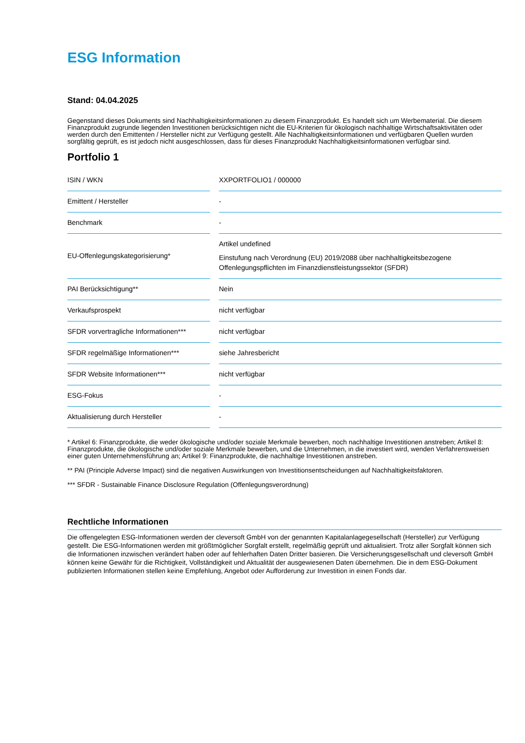ESG Information
Stand: 04.04.2025
Gegenstand dieses Dokuments sind Nachhaltigkeitsinformationen zu diesem Finanzprodukt. Es handelt sich um Werbematerial. Die diesem Finanzprodukt zugrunde liegenden Investitionen berücksichtigen nicht die EU-Kriterien für ökologisch nachhaltige Wirtschaftsaktivitäten oder werden durch den Emittenten / Hersteller nicht zur Verfügung gestellt. Alle Nachhaltigkeitsinformationen und verfügbaren Quellen wurden sorgfältig geprüft, es ist jedoch nicht ausgeschlossen, dass für dieses Finanzprodukt Nachhaltigkeitsinformationen verfügbar sind.
Portfolio 1
| ISIN / WKN | XXPORTFOLIO1 / 000000 |
| Emittent / Hersteller | - |
| Benchmark | - |
| EU-Offenlegungskategorisierung* | Artikel undefined Einstufung nach Verordnung (EU) 2019/2088 über nachhaltigkeitsbezogene Offenlegungspflichten im Finanzdienstleistungssektor (SFDR) |
| PAI Berücksichtigung** | Nein |
| Verkaufsprospekt | nicht verfügbar |
| SFDR vorvertragliche Informationen*** | nicht verfügbar |
| SFDR regelmäßige Informationen*** | siehe Jahresbericht |
| SFDR Website Informationen*** | nicht verfügbar |
| ESG-Fokus | - |
| Aktualisierung durch Hersteller | - |
* Artikel 6: Finanzprodukte, die weder ökologische und/oder soziale Merkmale bewerben, noch nachhaltige Investitionen anstreben; Artikel 8: Finanzprodukte, die ökologische und/oder soziale Merkmale bewerben, und die Unternehmen, in die investiert wird, wenden Verfahrensweisen einer guten Unternehmensführung an; Artikel 9: Finanzprodukte, die nachhaltige Investitionen anstreben.
** PAI (Principle Adverse Impact) sind die negativen Auswirkungen von Investitionsentscheidungen auf Nachhaltigkeitsfaktoren.
*** SFDR - Sustainable Finance Disclosure Regulation (Offenlegungsverordnung)
Rechtliche Informationen
Die offengelegten ESG-Informationen werden der cleversoft GmbH von der genannten Kapitalanlagegesellschaft (Hersteller) zur Verfügung gestellt. Die ESG-Informationen werden mit größtmöglicher Sorgfalt erstellt, regelmäßig geprüft und aktualisiert. Trotz aller Sorgfalt können sich die Informationen inzwischen verändert haben oder auf fehlerhaften Daten Dritter basieren. Die Versicherungsgesellschaft und cleversoft GmbH können keine Gewähr für die Richtigkeit, Vollständigkeit und Aktualität der ausgewiesenen Daten übernehmen. Die in dem ESG-Dokument publizierten Informationen stellen keine Empfehlung, Angebot oder Aufforderung zur Investition in einen Fonds dar.